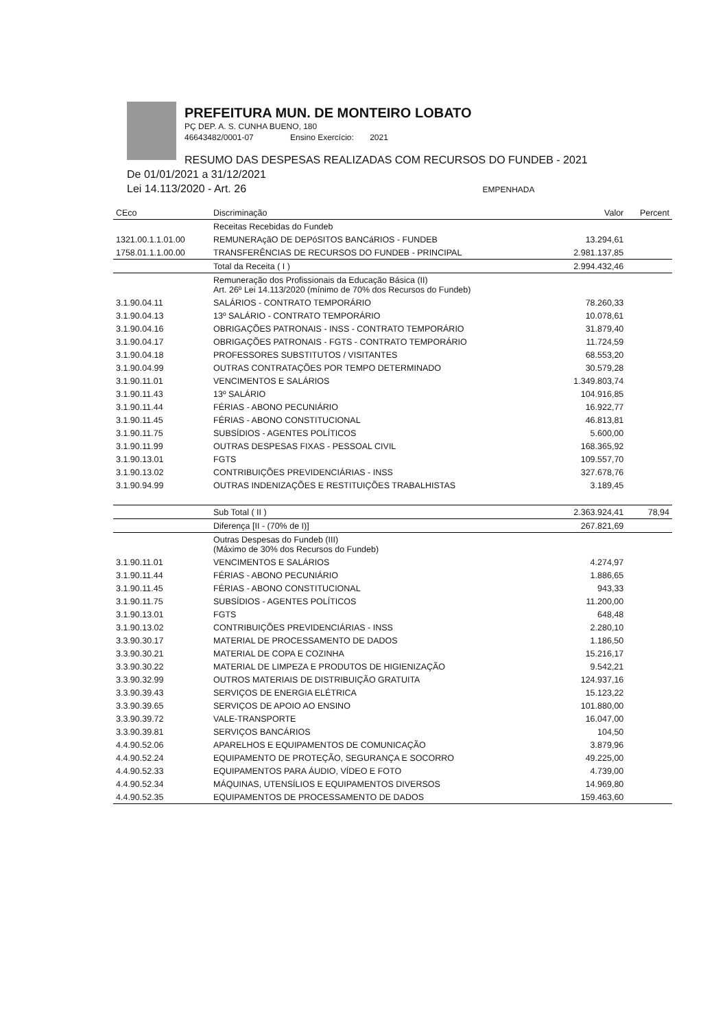PREFEITURA MUN. DE MONTEIRO LOBATO
PÇ DEP. A. S. CUNHA BUENO, 180
46643482/0001-07 Ensino Exercício: 2021
RESUMO DAS DESPESAS REALIZADAS COM RECURSOS DO FUNDEB - 2021
De 01/01/2021 a 31/12/2021
Lei 14.113/2020 - Art. 26 EMPENHADA
| CEco | Discriminação | Valor | Percent |
| --- | --- | --- | --- |
| | Receitas Recebidas do Fundeb | | |
| 1321.00.1.1.01.00 | REMUNERAçãO DE DEPóSITOS BANCáRIOS - FUNDEB | 13.294,61 | |
| 1758.01.1.1.00.00 | TRANSFERÊNCIAS DE RECURSOS DO FUNDEB - PRINCIPAL | 2.981.137,85 | |
| | Total da Receita ( I ) | 2.994.432,46 | |
| | Remuneração dos Profissionais da Educação Básica (II) Art. 26º Lei 14.113/2020 (mínimo de 70% dos Recursos do Fundeb) | | |
| 3.1.90.04.11 | SALÁRIOS - CONTRATO TEMPORÁRIO | 78.260,33 | |
| 3.1.90.04.13 | 13º SALÁRIO - CONTRATO TEMPORÁRIO | 10.078,61 | |
| 3.1.90.04.16 | OBRIGAÇÕES PATRONAIS - INSS - CONTRATO TEMPORÁRIO | 31.879,40 | |
| 3.1.90.04.17 | OBRIGAÇÕES PATRONAIS - FGTS - CONTRATO TEMPORÁRIO | 11.724,59 | |
| 3.1.90.04.18 | PROFESSORES SUBSTITUTOS / VISITANTES | 68.553,20 | |
| 3.1.90.04.99 | OUTRAS CONTRATAÇÕES POR TEMPO DETERMINADO | 30.579,28 | |
| 3.1.90.11.01 | VENCIMENTOS E SALÁRIOS | 1.349.803,74 | |
| 3.1.90.11.43 | 13º SALÁRIO | 104.916,85 | |
| 3.1.90.11.44 | FÉRIAS - ABONO PECUNIÁRIO | 16.922,77 | |
| 3.1.90.11.45 | FÉRIAS - ABONO CONSTITUCIONAL | 46.813,81 | |
| 3.1.90.11.75 | SUBSÍDIOS - AGENTES POLÍTICOS | 5.600,00 | |
| 3.1.90.11.99 | OUTRAS DESPESAS FIXAS - PESSOAL CIVIL | 168.365,92 | |
| 3.1.90.13.01 | FGTS | 109.557,70 | |
| 3.1.90.13.02 | CONTRIBUIÇÕES PREVIDENCIÁRIAS - INSS | 327.678,76 | |
| 3.1.90.94.99 | OUTRAS INDENIZAÇÕES E RESTITUIÇÕES TRABALHISTAS | 3.189,45 | |
| | Sub Total ( II ) | 2.363.924,41 | 78,94 |
| | Diferença [II - (70% de I)] | 267.821,69 | |
| | Outras Despesas do Fundeb (III) (Máximo de 30% dos Recursos do Fundeb) | | |
| 3.1.90.11.01 | VENCIMENTOS E SALÁRIOS | 4.274,97 | |
| 3.1.90.11.44 | FÉRIAS - ABONO PECUNIÁRIO | 1.886,65 | |
| 3.1.90.11.45 | FÉRIAS - ABONO CONSTITUCIONAL | 943,33 | |
| 3.1.90.11.75 | SUBSÍDIOS - AGENTES POLÍTICOS | 11.200,00 | |
| 3.1.90.13.01 | FGTS | 648,48 | |
| 3.1.90.13.02 | CONTRIBUIÇÕES PREVIDENCIÁRIAS - INSS | 2.280,10 | |
| 3.3.90.30.17 | MATERIAL DE PROCESSAMENTO DE DADOS | 1.186,50 | |
| 3.3.90.30.21 | MATERIAL DE COPA E COZINHA | 15.216,17 | |
| 3.3.90.30.22 | MATERIAL DE LIMPEZA E PRODUTOS DE HIGIENIZAÇÃO | 9.542,21 | |
| 3.3.90.32.99 | OUTROS MATERIAIS DE DISTRIBUIÇÃO GRATUITA | 124.937,16 | |
| 3.3.90.39.43 | SERVIÇOS DE ENERGIA ELÉTRICA | 15.123,22 | |
| 3.3.90.39.65 | SERVIÇOS DE APOIO AO ENSINO | 101.880,00 | |
| 3.3.90.39.72 | VALE-TRANSPORTE | 16.047,00 | |
| 3.3.90.39.81 | SERVIÇOS BANCÁRIOS | 104,50 | |
| 4.4.90.52.06 | APARELHOS E EQUIPAMENTOS DE COMUNICAÇÃO | 3.879,96 | |
| 4.4.90.52.24 | EQUIPAMENTO DE PROTEÇÃO, SEGURANÇA E SOCORRO | 49.225,00 | |
| 4.4.90.52.33 | EQUIPAMENTOS PARA ÁUDIO, VÍDEO E FOTO | 4.739,00 | |
| 4.4.90.52.34 | MÁQUINAS, UTENSÍLIOS E EQUIPAMENTOS DIVERSOS | 14.969,80 | |
| 4.4.90.52.35 | EQUIPAMENTOS DE PROCESSAMENTO DE DADOS | 159.463,60 | |